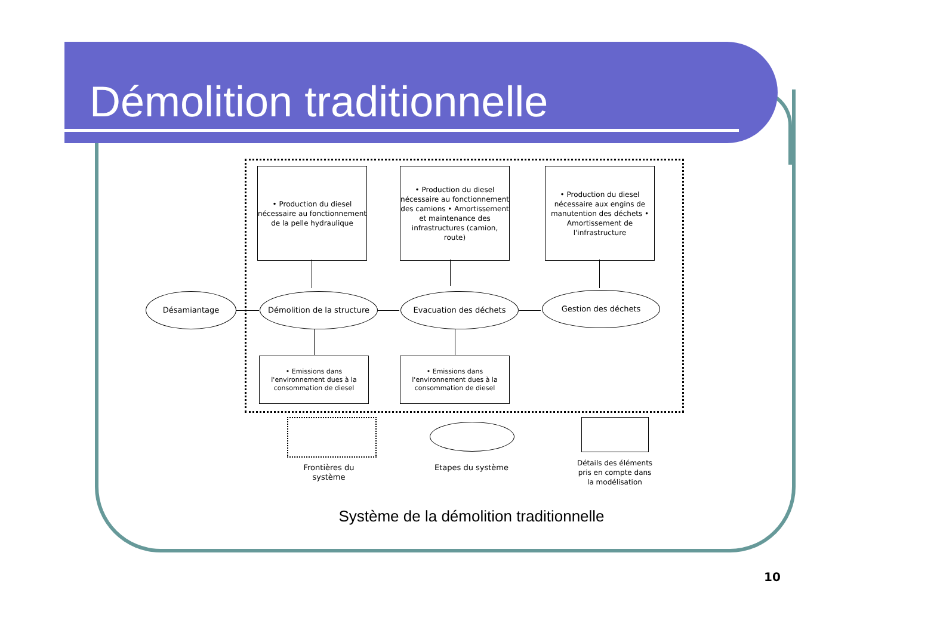Démolition traditionnelle
• Production du diesel nécessaire au fonctionnement de la pelle hydraulique
• Production du diesel nécessaire au fonctionnement des camions • Amortissement et maintenance des infrastructures (camion, route)
• Production du diesel nécessaire aux engins de manutention des déchets • Amortissement de l'infrastructure
Désamiantage
Démolition de la structure
Evacuation des déchets Gestion des déchets
• Emissions dans l'environnement dues à la consommation de diesel
• Emissions dans l'environnement dues à la consommation de diesel
Frontières du système
Etapes du système
Détails des éléments pris en compte dans la modélisation
Système de la démolition traditionnelle
10